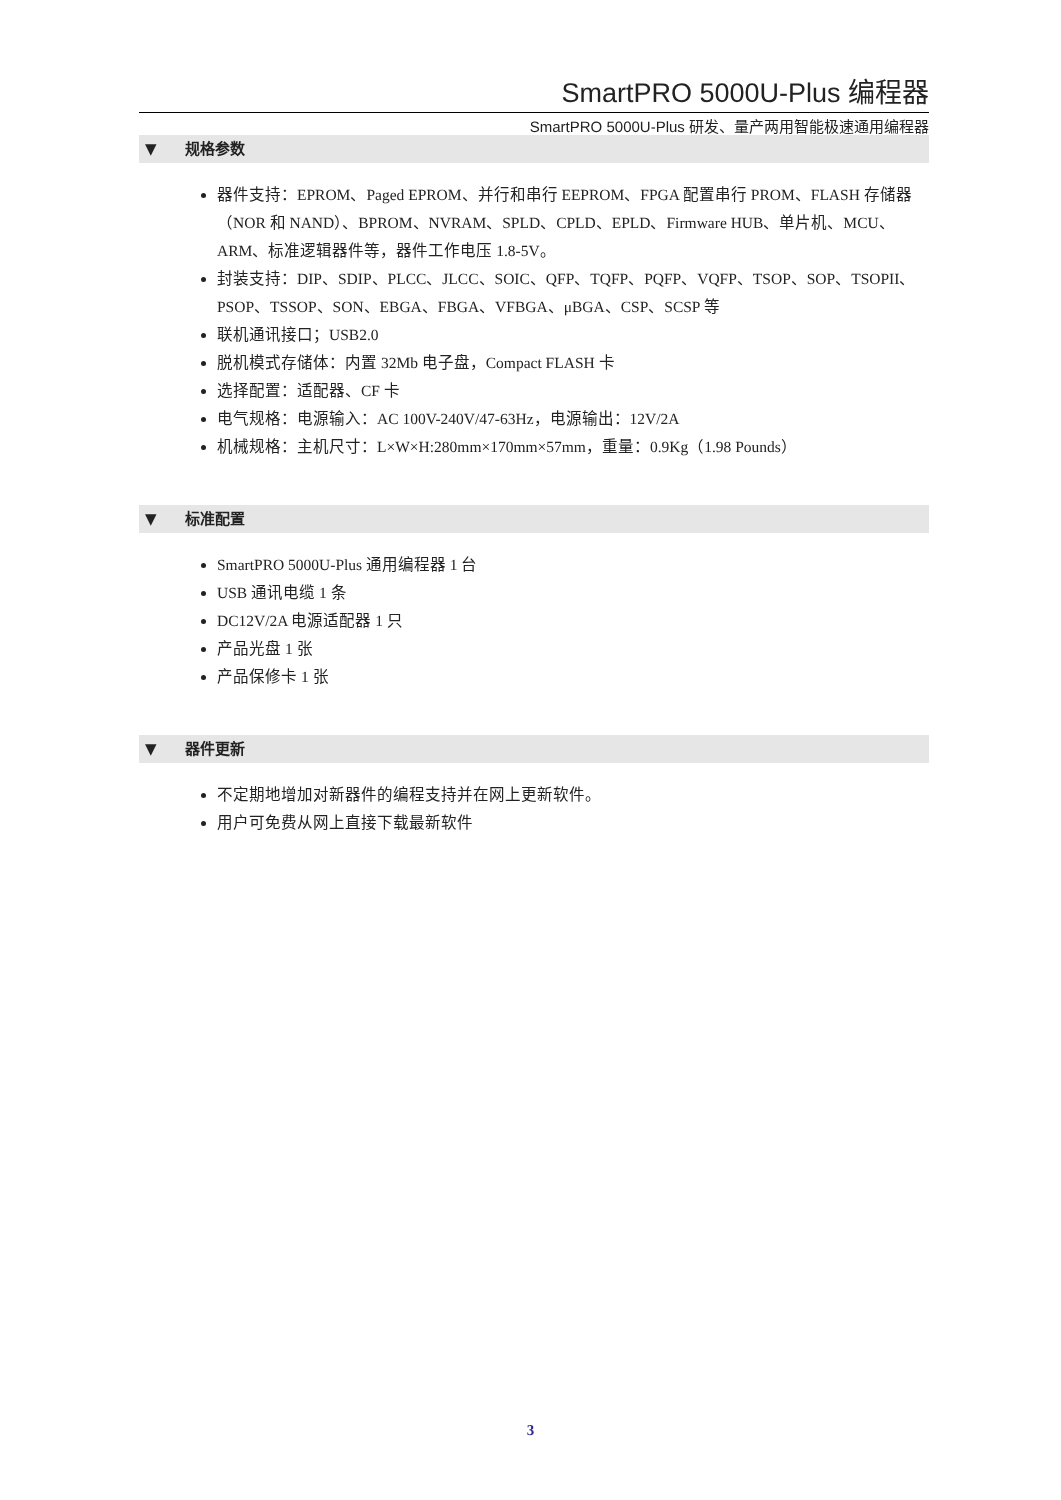SmartPRO 5000U-Plus 编程器
SmartPRO 5000U-Plus 研发、量产两用智能极速通用编程器
▼ 规格参数
器件支持：EPROM、Paged EPROM、并行和串行 EEPROM、FPGA 配置串行 PROM、FLASH 存储器（NOR 和 NAND）、BPROM、NVRAM、SPLD、CPLD、EPLD、Firmware HUB、单片机、MCU、ARM、标准逻辑器件等，器件工作电压 1.8-5V。
封装支持：DIP、SDIP、PLCC、JLCC、SOIC、QFP、TQFP、PQFP、VQFP、TSOP、SOP、TSOPII、PSOP、TSSOP、SON、EBGA、FBGA、VFBGA、μBGA、CSP、SCSP 等
联机通讯接口；USB2.0
脱机模式存储体：内置 32Mb 电子盘，Compact FLASH 卡
选择配置：适配器、CF 卡
电气规格：电源输入：AC 100V-240V/47-63Hz，电源输出：12V/2A
机械规格：主机尺寸：L×W×H:280mm×170mm×57mm，重量：0.9Kg（1.98 Pounds）
▼ 标准配置
SmartPRO 5000U-Plus 通用编程器 1 台
USB 通讯电缆 1 条
DC12V/2A 电源适配器 1 只
产品光盘 1 张
产品保修卡 1 张
▼ 器件更新
不定期地增加对新器件的编程支持并在网上更新软件。
用户可免费从网上直接下载最新软件
3